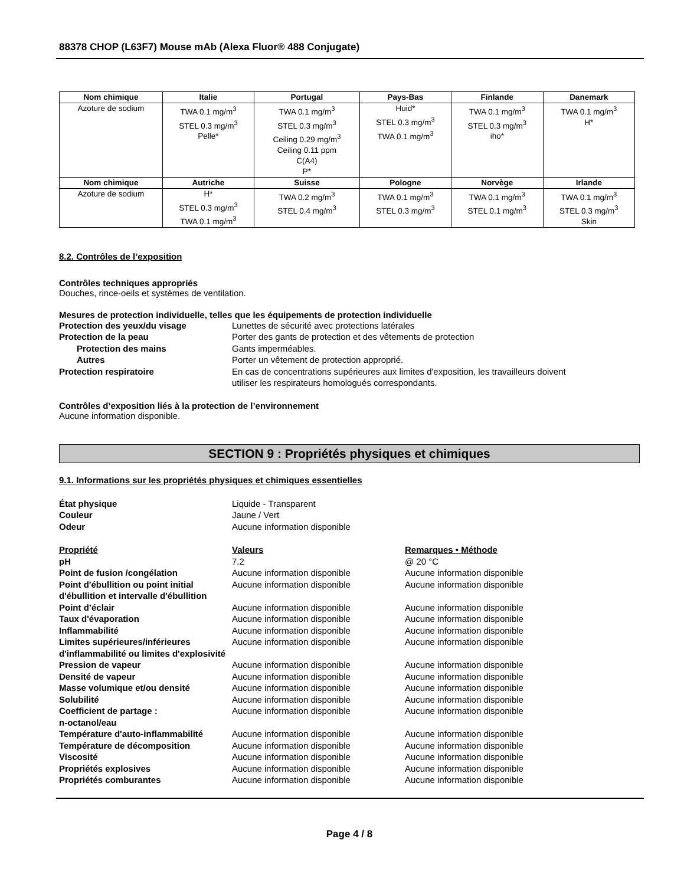88378 CHOP (L63F7) Mouse mAb (Alexa Fluor® 488 Conjugate)
| Nom chimique | Italie | Portugal | Pays-Bas | Finlande | Danemark |
| --- | --- | --- | --- | --- | --- |
| Azoture de sodium | TWA 0.1 mg/m<sup>3</sup> STEL 0.3 mg/m<sup>3</sup> Pelle* | TWA 0.1 mg/m<sup>3</sup> STEL 0.3 mg/m<sup>3</sup> Ceiling 0.29 mg/m<sup>3</sup> Ceiling 0.11 ppm C(A4) P* | Huid* STEL 0.3 mg/m<sup>3</sup> TWA 0.1 mg/m<sup>3</sup> | TWA 0.1 mg/m<sup>3</sup> STEL 0.3 mg/m<sup>3</sup> iho* | TWA 0.1 mg/m<sup>3</sup> H* |
| Nom chimique | Autriche | Suisse | Pologne | Norvège | Irlande |
| Azoture de sodium | H* STEL 0.3 mg/m<sup>3</sup> TWA 0.1 mg/m<sup>3</sup> | TWA 0.2 mg/m<sup>3</sup> STEL 0.4 mg/m<sup>3</sup> | TWA 0.1 mg/m<sup>3</sup> STEL 0.3 mg/m<sup>3</sup> | TWA 0.1 mg/m<sup>3</sup> STEL 0.1 mg/m<sup>3</sup> | TWA 0.1 mg/m<sup>3</sup> STEL 0.3 mg/m<sup>3</sup> Skin |
8.2. Contrôles de l’exposition
Contrôles techniques appropriés
Douches, rince-oeils et systèmes de ventilation.
Mesures de protection individuelle, telles que les équipements de protection individuelle
Protection des yeux/du visage Lunettes de sécurité avec protections latérales
Protection de la peau Porter des gants de protection et des vêtements de protection
Protection des mains Gants imperméables.
Autres Porter un vêtement de protection approprié.
Protection respiratoire En cas de concentrations supérieures aux limites d'exposition, les travailleurs doivent
utiliser les respirateurs homologués correspondants.
Contrôles d’exposition liés à la protection de l’environnement
Aucune information disponible.
SECTION 9 : Propriétés physiques et chimiques
9.1. Informations sur les propriétés physiques et chimiques essentielles
État physique Liquide - Transparent
Couleur Jaune / Vert
Odeur Aucune information disponible
Propriété Valeurs Remarques • Méthode
pH 7.2 @ 20 °C
Point de fusion /congélation Aucune information disponible Aucune information disponible
Point d'ébullition ou point initial d'ébullition et intervalle d'ébullition
Aucune information disponible Aucune information disponible
Point d’éclair Aucune information disponible Aucune information disponible
Taux d'évaporation Aucune information disponible Aucune information disponible
Inflammabilité Aucune information disponible Aucune information disponible
Limites supérieures/inférieures d'inflammabilité ou limites d'explosivité
Aucune information disponible Aucune information disponible
Pression de vapeur Aucune information disponible Aucune information disponible
Densité de vapeur Aucune information disponible Aucune information disponible
Masse volumique et/ou densité Aucune information disponible Aucune information disponible
Solubilité Aucune information disponible Aucune information disponible
Coefficient de partage :
n-octanol/eau
Aucune information disponible Aucune information disponible
Température d'auto-inflammabilité
Aucune information disponible Aucune information disponible
Température de décomposition Aucune information disponible Aucune information disponible
Viscosité Aucune information disponible Aucune information disponible
Propriétés explosives Aucune information disponible Aucune information disponible
Propriétés comburantes Aucune information disponible Aucune information disponible
Page 4 / 8